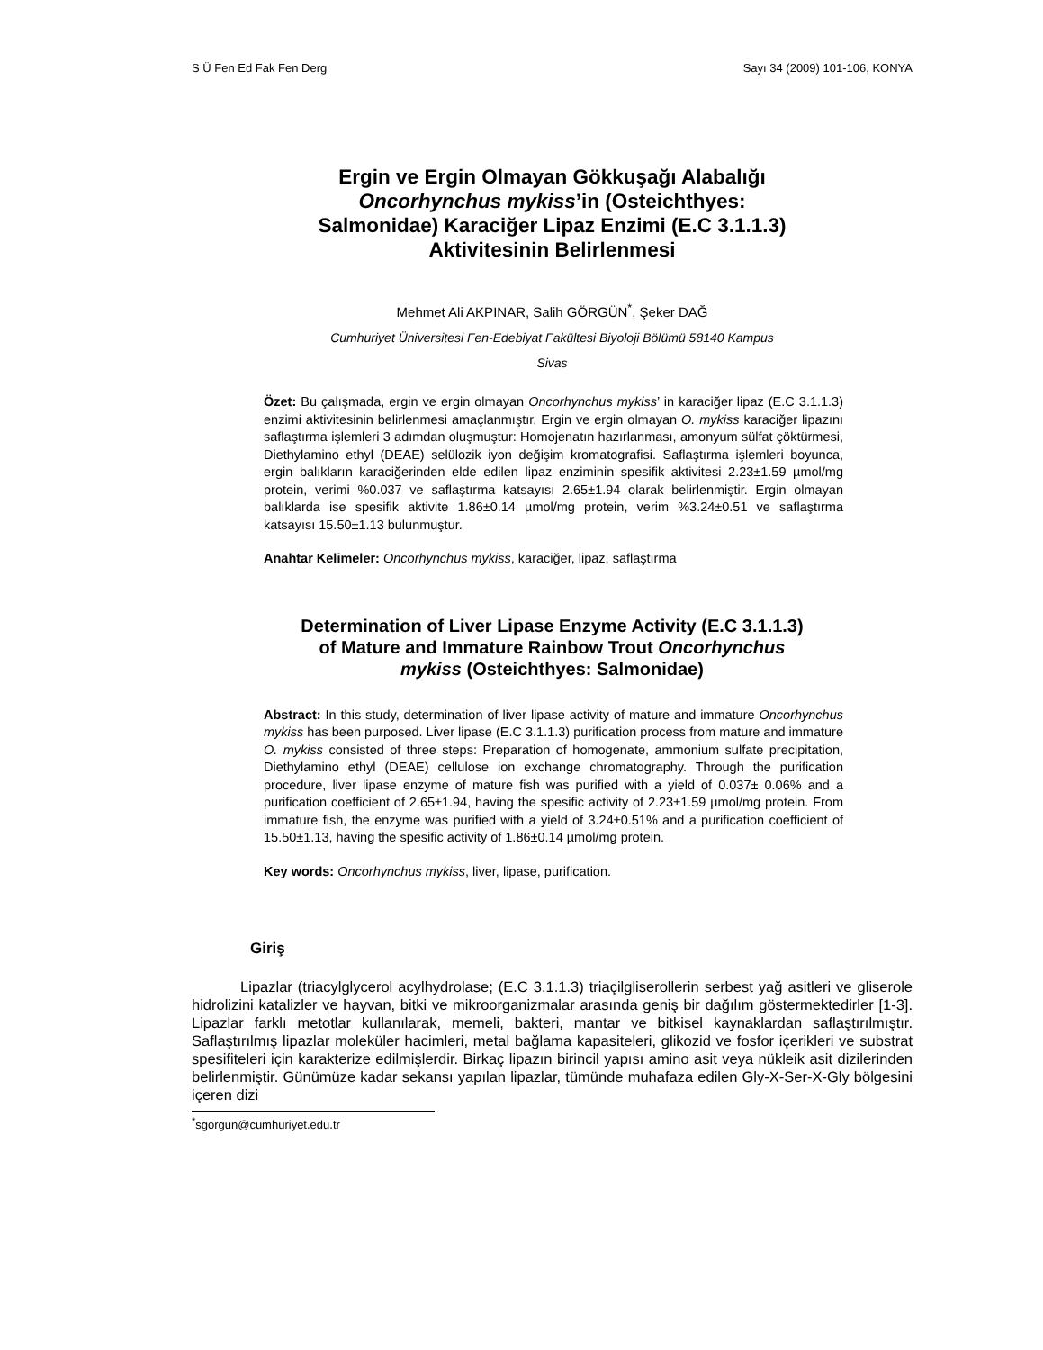S Ü Fen Ed Fak Fen Derg Sayı 34 (2009) 101-106, KONYA
Ergin ve Ergin Olmayan Gökkuşağı Alabalığı
Oncorhynchus mykiss’in (Osteichthyes:
Salmonidae) Karaciğer Lipaz Enzimi (E.C 3.1.1.3)
Aktivitesinin Belirlenmesi
Mehmet Ali AKPINAR, Salih GÖRGÜN<sup>*</sup>, Şeker DAĞ
Cumhuriyet Üniversitesi Fen-Edebiyat Fakültesi Biyoloji Bölümü 58140 Kampus
Sivas
Özet: Bu çalışmada, ergin ve ergin olmayan Oncorhynchus mykiss’ in karaciğer lipaz (E.C 3.1.1.3) enzimi aktivitesinin belirlenmesi amaçlanmıştır. Ergin ve ergin olmayan O. mykiss karaciğer lipazını saflaştırma işlemleri 3 adımdan oluşmuştur: Homojenatın hazırlanması, amonyum sülfat çöktürmesi, Diethylamino ethyl (DEAE) selülozik iyon değişim kromatografisi. Saflaştırma işlemleri boyunca, ergin balıkların karaciğerinden elde edilen lipaz enziminin spesifik aktivitesi 2.23±1.59 µmol/mg protein, verimi %0.037 ve saflaştırma katsayısı 2.65±1.94 olarak belirlenmiştir. Ergin olmayan balıklarda ise spesifik aktivite 1.86±0.14 µmol/mg protein, verim %3.24±0.51 ve saflaştırma katsayısı 15.50±1.13 bulunmuştur.
Anahtar Kelimeler: Oncorhynchus mykiss, karaciğer, lipaz, saflaştırma
Determination of Liver Lipase Enzyme Activity (E.C 3.1.1.3)
of Mature and Immature Rainbow Trout Oncorhynchus
mykiss (Osteichthyes: Salmonidae)
Abstract: In this study, determination of liver lipase activity of mature and immature Oncorhynchus mykiss has been purposed. Liver lipase (E.C 3.1.1.3) purification process from mature and immature O. mykiss consisted of three steps: Preparation of homogenate, ammonium sulfate precipitation, Diethylamino ethyl (DEAE) cellulose ion exchange chromatography. Through the purification procedure, liver lipase enzyme of mature fish was purified with a yield of 0.037± 0.06% and a purification coefficient of 2.65±1.94, having the spesific activity of 2.23±1.59 µmol/mg protein. From immature fish, the enzyme was purified with a yield of 3.24±0.51% and a purification coefficient of 15.50±1.13, having the spesific activity of 1.86±0.14 µmol/mg protein.
Key words: Oncorhynchus mykiss, liver, lipase, purification.
Giriş
Lipazlar (triacylglycerol acylhydrolase; (E.C 3.1.1.3) triaçilgliserollerin serbest yağ asitleri ve gliserole hidrolizini katalizler ve hayvan, bitki ve mikroorganizmalar arasında geniş bir dağılım göstermektedirler [1-3]. Lipazlar farklı metotlar kullanılarak, memeli, bakteri, mantar ve bitkisel kaynaklardan saflaştırılmıştır. Saflaştırılmış lipazlar moleküler hacimleri, metal bağlama kapasiteleri, glikozid ve fosfor içerikleri ve substrat spesifiteleri için karakterize edilmişlerdir. Birkaç lipazın birincil yapısı amino asit veya nükleik asit dizilerinden belirlenmiştir. Günümüze kadar sekansı yapılan lipazlar, tümünde muhafaza edilen Gly-X-Ser-X-Gly bölgesini içeren dizi
<sup>*</sup> sgorgun@cumhuriyet.edu.tr